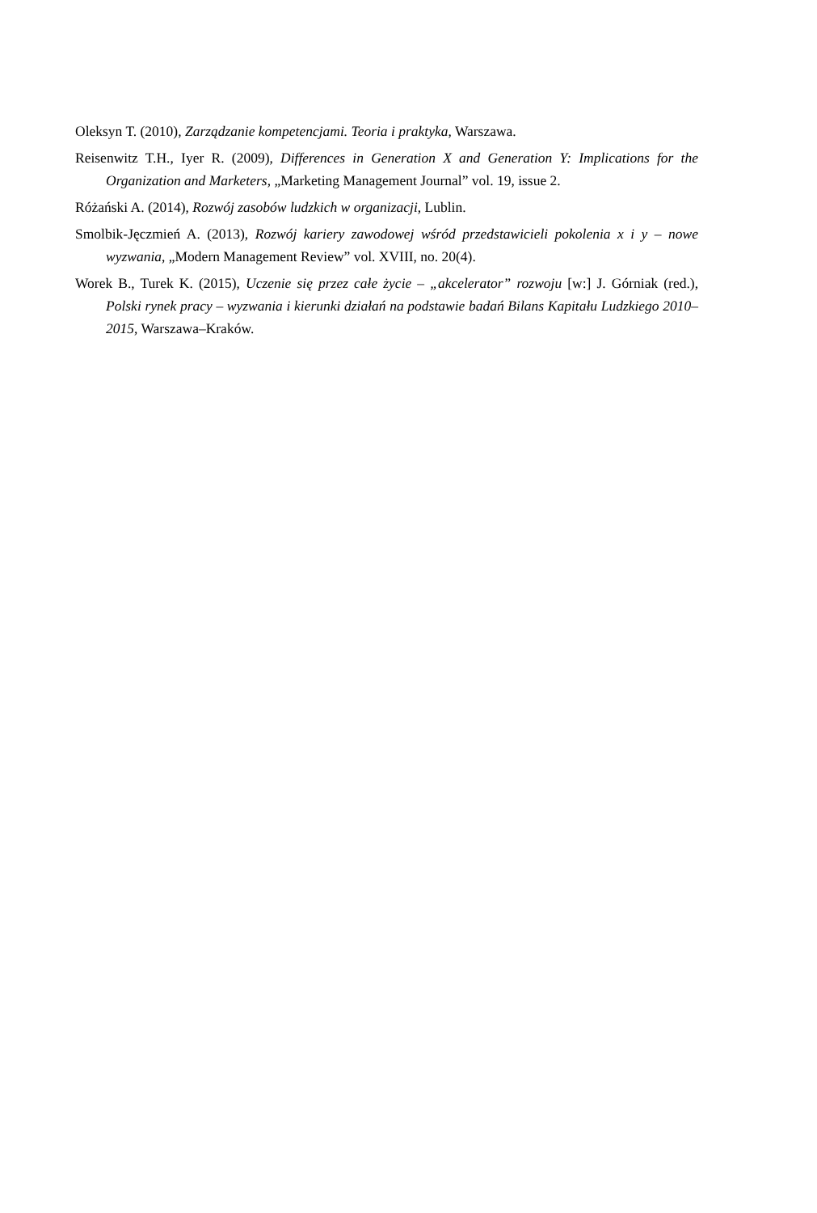Oleksyn T. (2010), Zarządzanie kompetencjami. Teoria i praktyka, Warszawa.
Reisenwitz T.H., Iyer R. (2009), Differences in Generation X and Generation Y: Implications for the Organization and Marketers, „Marketing Management Journal” vol. 19, issue 2.
Różański A. (2014), Rozwój zasobów ludzkich w organizacji, Lublin.
Smolbik-Jęczmień A. (2013), Rozwój kariery zawodowej wśród przedstawicieli pokolenia x i y – nowe wyzwania, „Modern Management Review” vol. XVIII, no. 20(4).
Worek B., Turek K. (2015), Uczenie się przez całe życie – „akcelerator” rozwoju [w:] J. Górniak (red.), Polski rynek pracy – wyzwania i kierunki działań na podstawie badań Bilans Kapitału Ludzkiego 2010–2015, Warszawa–Kraków.